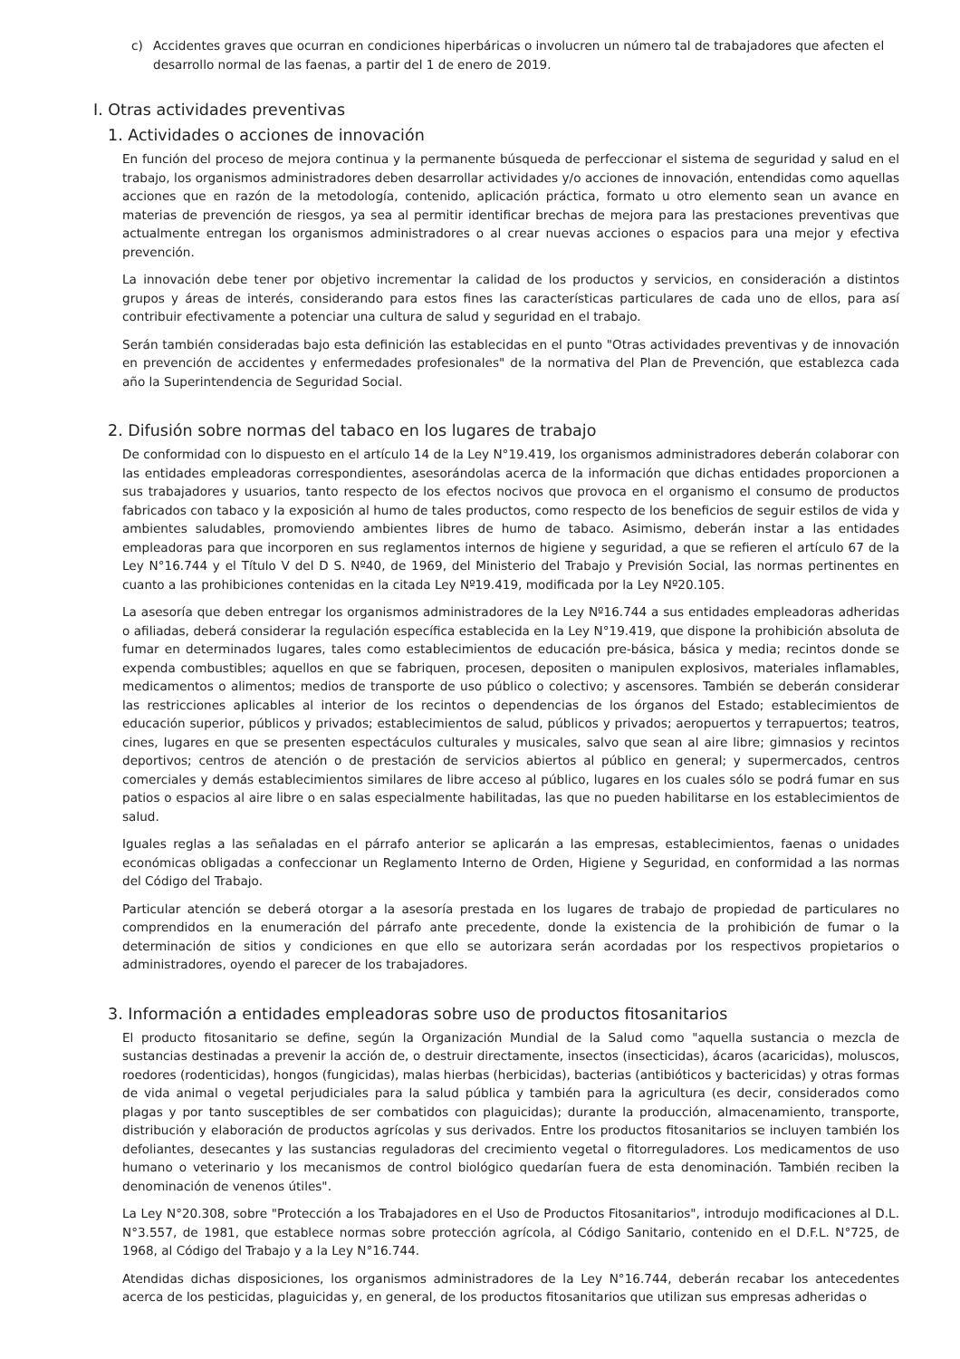c) Accidentes graves que ocurran en condiciones hiperbáricas o involucren un número tal de trabajadores que afecten el desarrollo normal de las faenas, a partir del 1 de enero de 2019.
I. Otras actividades preventivas
1. Actividades o acciones de innovación
En función del proceso de mejora continua y la permanente búsqueda de perfeccionar el sistema de seguridad y salud en el trabajo, los organismos administradores deben desarrollar actividades y/o acciones de innovación, entendidas como aquellas acciones que en razón de la metodología, contenido, aplicación práctica, formato u otro elemento sean un avance en materias de prevención de riesgos, ya sea al permitir identificar brechas de mejora para las prestaciones preventivas que actualmente entregan los organismos administradores o al crear nuevas acciones o espacios para una mejor y efectiva prevención.
La innovación debe tener por objetivo incrementar la calidad de los productos y servicios, en consideración a distintos grupos y áreas de interés, considerando para estos fines las características particulares de cada uno de ellos, para así contribuir efectivamente a potenciar una cultura de salud y seguridad en el trabajo.
Serán también consideradas bajo esta definición las establecidas en el punto "Otras actividades preventivas y de innovación en prevención de accidentes y enfermedades profesionales" de la normativa del Plan de Prevención, que establezca cada año la Superintendencia de Seguridad Social.
2. Difusión sobre normas del tabaco en los lugares de trabajo
De conformidad con lo dispuesto en el artículo 14 de la Ley N°19.419, los organismos administradores deberán colaborar con las entidades empleadoras correspondientes, asesorándolas acerca de la información que dichas entidades proporcionen a sus trabajadores y usuarios, tanto respecto de los efectos nocivos que provoca en el organismo el consumo de productos fabricados con tabaco y la exposición al humo de tales productos, como respecto de los beneficios de seguir estilos de vida y ambientes saludables, promoviendo ambientes libres de humo de tabaco. Asimismo, deberán instar a las entidades empleadoras para que incorporen en sus reglamentos internos de higiene y seguridad, a que se refieren el artículo 67 de la Ley N°16.744 y el Título V del D S. Nº40, de 1969, del Ministerio del Trabajo y Previsión Social, las normas pertinentes en cuanto a las prohibiciones contenidas en la citada Ley Nº19.419, modificada por la Ley Nº20.105.
La asesoría que deben entregar los organismos administradores de la Ley Nº16.744 a sus entidades empleadoras adheridas o afiliadas, deberá considerar la regulación específica establecida en la Ley N°19.419, que dispone la prohibición absoluta de fumar en determinados lugares, tales como establecimientos de educación pre-básica, básica y media; recintos donde se expenda combustibles; aquellos en que se fabriquen, procesen, depositen o manipulen explosivos, materiales inflamables, medicamentos o alimentos; medios de transporte de uso público o colectivo; y ascensores. También se deberán considerar las restricciones aplicables al interior de los recintos o dependencias de los órganos del Estado; establecimientos de educación superior, públicos y privados; establecimientos de salud, públicos y privados; aeropuertos y terrapuertos; teatros, cines, lugares en que se presenten espectáculos culturales y musicales, salvo que sean al aire libre; gimnasios y recintos deportivos; centros de atención o de prestación de servicios abiertos al público en general; y supermercados, centros comerciales y demás establecimientos similares de libre acceso al público, lugares en los cuales sólo se podrá fumar en sus patios o espacios al aire libre o en salas especialmente habilitadas, las que no pueden habilitarse en los establecimientos de salud.
Iguales reglas a las señaladas en el párrafo anterior se aplicarán a las empresas, establecimientos, faenas o unidades económicas obligadas a confeccionar un Reglamento Interno de Orden, Higiene y Seguridad, en conformidad a las normas del Código del Trabajo.
Particular atención se deberá otorgar a la asesoría prestada en los lugares de trabajo de propiedad de particulares no comprendidos en la enumeración del párrafo ante precedente, donde la existencia de la prohibición de fumar o la determinación de sitios y condiciones en que ello se autorizara serán acordadas por los respectivos propietarios o administradores, oyendo el parecer de los trabajadores.
3. Información a entidades empleadoras sobre uso de productos fitosanitarios
El producto fitosanitario se define, según la Organización Mundial de la Salud como "aquella sustancia o mezcla de sustancias destinadas a prevenir la acción de, o destruir directamente, insectos (insecticidas), ácaros (acaricidas), moluscos, roedores (rodenticidas), hongos (fungicidas), malas hierbas (herbicidas), bacterias (antibióticos y bactericidas) y otras formas de vida animal o vegetal perjudiciales para la salud pública y también para la agricultura (es decir, considerados como plagas y por tanto susceptibles de ser combatidos con plaguicidas); durante la producción, almacenamiento, transporte, distribución y elaboración de productos agrícolas y sus derivados. Entre los productos fitosanitarios se incluyen también los defoliantes, desecantes y las sustancias reguladoras del crecimiento vegetal o fitorreguladores. Los medicamentos de uso humano o veterinario y los mecanismos de control biológico quedarían fuera de esta denominación. También reciben la denominación de venenos útiles".
La Ley N°20.308, sobre "Protección a los Trabajadores en el Uso de Productos Fitosanitarios", introdujo modificaciones al D.L. N°3.557, de 1981, que establece normas sobre protección agrícola, al Código Sanitario, contenido en el D.F.L. N°725, de 1968, al Código del Trabajo y a la Ley N°16.744.
Atendidas dichas disposiciones, los organismos administradores de la Ley N°16.744, deberán recabar los antecedentes acerca de los pesticidas, plaguicidas y, en general, de los productos fitosanitarios que utilizan sus empresas adheridas o